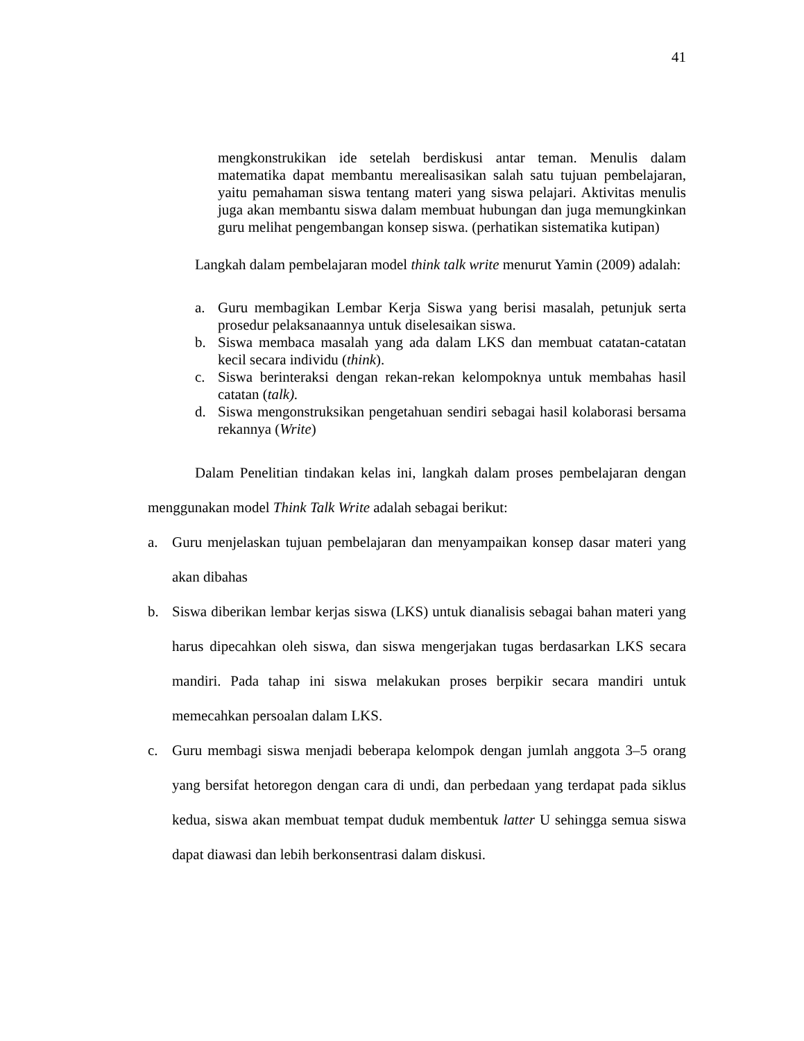41
mengkonstrukikan ide setelah berdiskusi antar teman. Menulis dalam matematika dapat membantu merealisasikan salah satu tujuan pembelajaran, yaitu pemahaman siswa tentang materi yang siswa pelajari. Aktivitas menulis juga akan membantu siswa dalam membuat hubungan dan juga memungkinkan guru melihat pengembangan konsep siswa. (perhatikan sistematika kutipan)
Langkah dalam pembelajaran model think talk write menurut Yamin (2009) adalah:
a. Guru membagikan Lembar Kerja Siswa yang berisi masalah, petunjuk serta prosedur pelaksanaannya untuk diselesaikan siswa.
b. Siswa membaca masalah yang ada dalam LKS dan membuat catatan-catatan kecil secara individu (think).
c. Siswa berinteraksi dengan rekan-rekan kelompoknya untuk membahas hasil catatan (talk).
d. Siswa mengonstruksikan pengetahuan sendiri sebagai hasil kolaborasi bersama rekannya (Write)
Dalam Penelitian tindakan kelas ini, langkah dalam proses pembelajaran dengan menggunakan model Think Talk Write adalah sebagai berikut:
a. Guru menjelaskan tujuan pembelajaran dan menyampaikan konsep dasar materi yang akan dibahas
b. Siswa diberikan lembar kerjas siswa (LKS) untuk dianalisis sebagai bahan materi yang harus dipecahkan oleh siswa, dan siswa mengerjakan tugas berdasarkan LKS secara mandiri. Pada tahap ini siswa melakukan proses berpikir secara mandiri untuk memecahkan persoalan dalam LKS.
c. Guru membagi siswa menjadi beberapa kelompok dengan jumlah anggota 3–5 orang yang bersifat hetoregon dengan cara di undi, dan perbedaan yang terdapat pada siklus kedua, siswa akan membuat tempat duduk membentuk latter U sehingga semua siswa dapat diawasi dan lebih berkonsentrasi dalam diskusi.